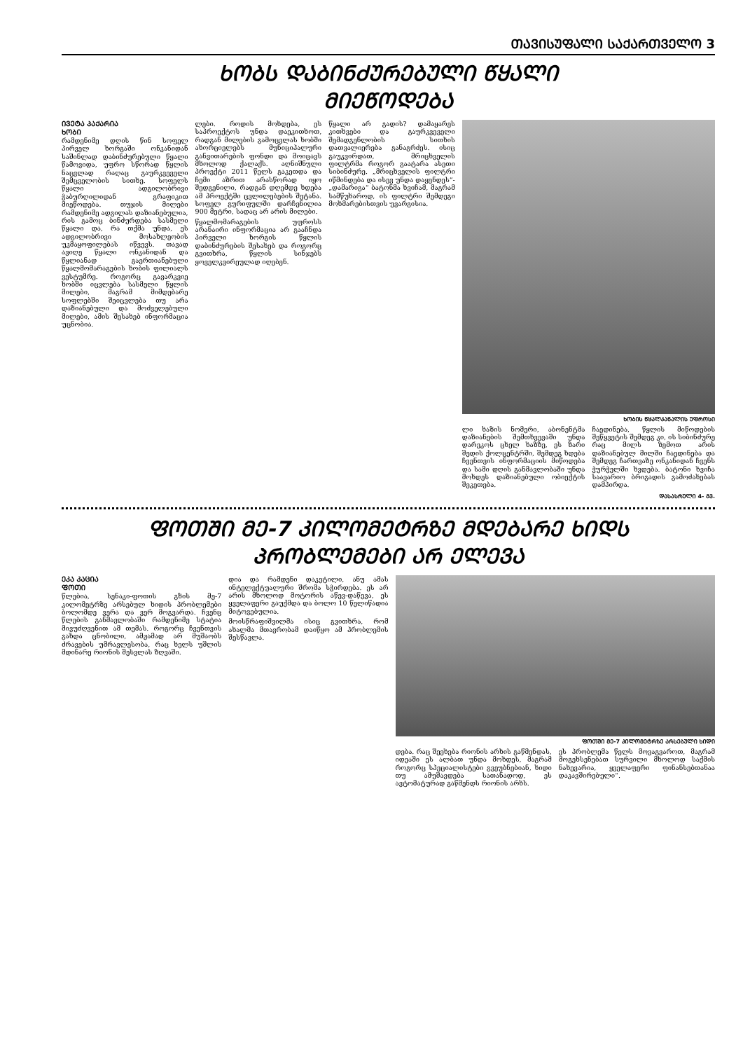ᲗᲐᲕᲘᲡᲣᲤᲐᲚᲘ ᲡᲐᲥᲐᲠᲗᲕᲔᲚᲝ 3
ᲮᲝᲑᲡ ᲓᲐᲑᲘᲜᲫᲣᲠᲔᲑᲣᲚᲘ ᲬᲧᲐᲚᲘ
ᲛᲘᲔᲬᲝᲓᲔᲑᲐ
ᲘᲕᲔᲢᲐ ᲞᲐᲥᲐᲠᲘᲐ
ᲮᲝᲑᲘ
რამდენიმე დღის წინ სოფელ პირველ ხორგაში ონკანიდან საშინლად დაბინძურებული წყალი წამოვიდა, უფრო სწორად წყლის ნაცვლად რაღაც გაურკვეველი შემცველობის სითხე. სოფელს წყალი ადგილობრივი ჭაბურღილიდან გრაფიკით მიეწოდება. თუჯის მილები რამდენიმე ადგილას დაზიანებულია, რის გამოც ბინძურდება სასმელი წყალი და, რა თქმა უნდა, ეს ადგილობრივი მოსახლეობის უკმაყოფილებას იწვევს. თავად ავიღე წყალი ონკანიდან და წყლიანად გაერთიანებული წყალმომარაგების ხობის ფილიალს ვესტუმრე. როგორც გავარკვიე ხობში იცვლება სასმელი წყლის მილები, მაგრამ მიმდებარე სოფლებში შეიცვლება თუ არა დაზიანებული და მოძველებული მილები, ამის შესახებ ინფორმაცია უცნობია.
ლები. როდის მოხდება, ეს საპროექტოს უნდა დაეკითხოთ, რადგან მილების გამოცვლას ხობში ახორციელებს მუნიციპალური განვითარების ფონდი და მოიცავს მხოლოდ ქალაქს. აღნიშნული პროექტი 2011 წელს გაკეთდა და ჩემი აზრით არასწორად იყო შედგენილი, რადგან დღემდე ხდება ამ პროექტში ცვლილებების შეტანა. სოფელ გურიფულში დარჩენილია 900 მეტრი, სადაც არ არის მილები.
წყალმომარაგების უფროსს არანაირი ინფორმაცია არ გააჩნდა პირველი ხორგის წყლის დაბინძურების შესახებ და როგორც გვითხრა, წყლის სინჯებს ყოველკვირეულად იღებენ.
წყალი არ გადის? დამაყარეს კითხვები და გაურკვეველი შემადგენლობის სითხის დათვალიერება განაგრძეს. ისიც გაუკვირდათ, მრიცხველის ფილტრმა როგორ გაატარა ასეთი სიბინძურე. „მრიცხველის ფილტრი იწმინდება და ისევ უნდა დაყენდეს“- „დამარიგა“ ბატონმა ხვიჩამ, მაგრამ სამწუხაროდ, ის ფილტრი შემდეგი მოხმარებისთვის უვარგისია.
ᲮᲝᲑᲘᲡ ᲬᲧᲐᲚᲙᲐᲜᲐᲚᲘᲡ ᲣᲤᲠᲝᲡᲘ
ლი ხაზის ნომერი, აბონენტმა დაზიანების შემთხვევაში უნდა დარეკოს ცხელ ხაზზე, ეს ზარი შედის ქოლცენტრში, შემდეგ ხდება ჩვენთვის ინფორმაციის მიწოდება და სამი დღის განმავლობაში უნდა მოხდეს დაზიანებული ობიექტის შეკეთება.
ჩაედინება, წყლის მიწოდების შეწყვეტის შემდეგ კი, ის სიბინძურე რაც მილს ზემოთ არის დაზიანებულ მილში ჩაედინება და შემდეგ ჩართვაზე ონკანიდან ჩვენს ჭურჭელში ხვდება. ბატონი ხვიჩა საავარიო ბრიგადის გამოძახებას დამპირდა.
ᲓᲐᲡᲐᲡᲠᲣᲚᲘ 4- ᲒᲕ.
ᲤᲝᲗᲨᲘ ᲛᲔ-7 ᲙᲘᲚᲝᲛᲔᲢᲠᲖᲔ ᲛᲓᲔᲑᲐᲠᲔ ᲮᲘᲓᲡ
ᲞᲠᲝᲑᲚᲔᲛᲔᲑᲘ ᲐᲠ ᲔᲚᲔᲕᲐ
ᲔᲙᲐ ᲙᲐᲪᲘᲐ
ᲤᲝᲗᲘ
წლებია, სენაკი-ფოთის გზის მე-7 კილომეტრზე არსებულ ხიდის პრობლემები ბოლომდე ვერა და ვერ მოგვარდა. ჩვენც წლების განმავლობაში რამდენიმე სტატია მივუძღვენით ამ თემას. როგორც ჩვენთვის გახდა ცნობილი, ამჟამად არ მუშაობს ძრავების უმრავლესობა, რაც ხელს უშლის მდინარე რიონის შესვლას ზღვაში.
დია და რამდენი დაკეტილი, ანუ ამას ინტელექტუალური შრომა სჭირდება. ეს არ არის მხოლოდ მოტორის აწევ-დაწევა, ეს ყველაფერი გაუქმდა და ბოლო 10 წელიწადია მიტოვებულია.
მოისწრაფიშვილმა ისიც გვითხრა, რომ ახალმა მთავრობამ დაიწყო ამ პრობლემის შესწავლა.
ᲤᲝᲗᲨᲘ ᲛᲔ-7 ᲙᲘᲚᲝᲛᲔᲢᲠᲖᲔ ᲐᲠᲡᲔᲑᲣᲚᲘ ᲮᲘᲓᲘ
დება. რაც შეეხება რიონის არხის გაწმენდას, იდეაში ეს ალბათ უნდა მოხდეს, მაგრამ როგორც სპეციალისტები გვეუბნებიან, ხიდი თუ ამუშავდება სათანადოდ, ეს ავტომატურად გაწმენდს რიონის არხს.
ეს პრობლემა წელს მოვაგვაროთ, მაგრამ მოგეხსენებათ სურვილი მხოლოდ საქმის ნახევარია, ყველაფერი ფინანსებთანაა დაკავშირებული“.